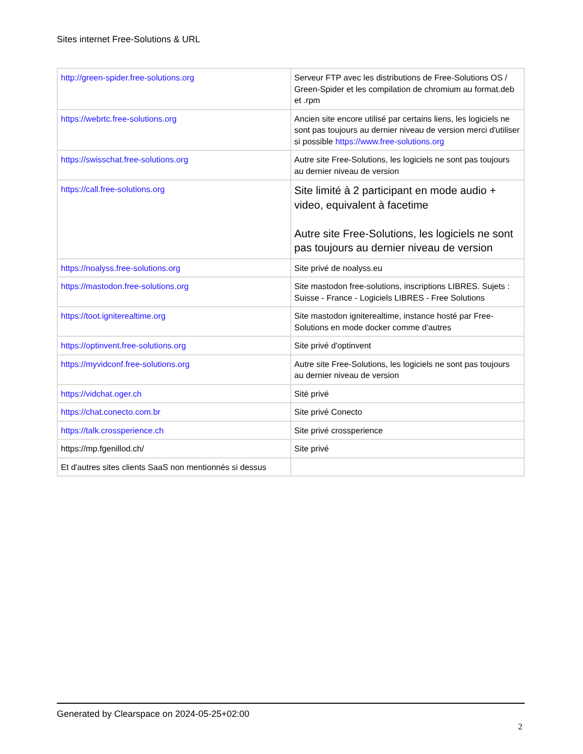Sites internet Free-Solutions & URL
| http://green-spider.free-solutions.org | Serveur FTP avec les distributions de Free-Solutions OS / Green-Spider et les compilation de chromium au format.deb et .rpm |
| https://webrtc.free-solutions.org | Ancien site encore utilisé par certains liens, les logiciels ne sont pas toujours au dernier niveau de version merci d'utiliser si possible https://www.free-solutions.org |
| https://swisschat.free-solutions.org | Autre site Free-Solutions, les logiciels ne sont pas toujours au dernier niveau de version |
| https://call.free-solutions.org | Site limité à 2 participant en mode audio + video, equivalent à facetime Autre site Free-Solutions, les logiciels ne sont pas toujours au dernier niveau de version |
| https://noalyss.free-solutions.org | Site privé de noalyss.eu |
| https://mastodon.free-solutions.org | Site mastodon free-solutions, inscriptions LIBRES. Sujets : Suisse - France - Logiciels LIBRES - Free Solutions |
| https://toot.igniterealtime.org | Site mastodon igniterealtime, instance hosté par Free-Solutions en mode docker comme d'autres |
| https://optinvent.free-solutions.org | Site privé d'optinvent |
| https://myvidconf.free-solutions.org | Autre site Free-Solutions, les logiciels ne sont pas toujours au dernier niveau de version |
| https://vidchat.oger.ch | Sité privé |
| https://chat.conecto.com.br | Site privé Conecto |
| https://talk.crossperience.ch | Site privé crossperience |
| https://mp.fgenillod.ch/ | Site privé |
| Et d'autres sites clients SaaS non mentionnés si dessus | |
Generated by Clearspace on 2024-05-25+02:00
2